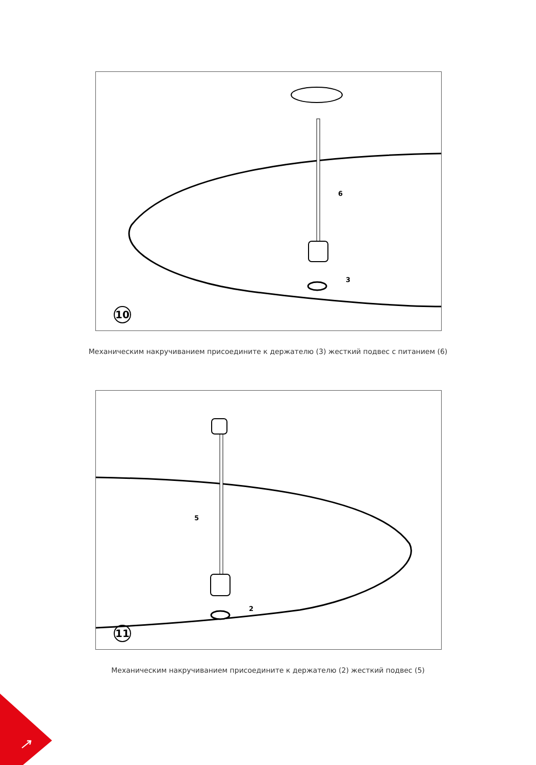6
3
10
Механическим накручиванием присоедините к держателю (3) жесткий подвес с питанием (6)
5
2
11
Механическим накручиванием присоедините к держателю (2) жесткий подвес (5)
↗